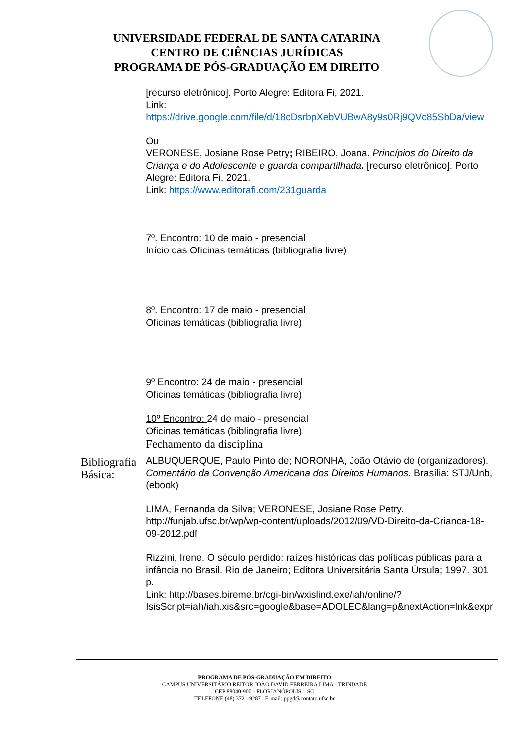UNIVERSIDADE FEDERAL DE SANTA CATARINA
CENTRO DE CIÊNCIAS JURÍDICAS
PROGRAMA DE PÓS-GRADUAÇÃO EM DIREITO
| | [recurso eletrônico]. Porto Alegre: Editora Fi, 2021. Link: https://drive.google.com/file/d/18cDsrbpXebVUBwA8y9s0Rj9QVc85SbDa/view Ou VERONESE, Josiane Rose Petry ; RIBEIRO, Joana. Princípios do Direito da Criança e do Adolescente e guarda compartilhada . [recurso eletrônico]. Porto Alegre: Editora Fi, 2021. Link: https://www.editorafi.com/231guarda 7º. Encontro : 10 de maio - presencial Início das Oficinas temáticas (bibliografia livre) 8º. Encontro : 17 de maio - presencial Oficinas temáticas (bibliografia livre) 9º Encontro : 24 de maio - presencial Oficinas temáticas (bibliografia livre) 10º Encontro: 24 de maio - presencial Oficinas temáticas (bibliografia livre) Fechamento da disciplina |
| Bibliografia Básica: | ALBUQUERQUE, Paulo Pinto de; NORONHA, João Otávio de (organizadores). Comentário da Convenção Americana dos Direitos Humanos. Brasília: STJ/Unb, (ebook) LIMA, Fernanda da Silva; VERONESE, Josiane Rose Petry. http://funjab.ufsc.br/wp/wp-content/uploads/2012/09/VD-Direito-da-Crianca-18-09-2012.pdf Rizzini, Irene. O século perdido: raízes históricas das políticas públicas para a infância no Brasil. Rio de Janeiro; Editora Universitária Santa Úrsula; 1997. 301 p. Link: http://bases.bireme.br/cgi-bin/wxislind.exe/iah/online/?IsisScript=iah/iah.xis&src=google&base=ADOLEC&lang=p&nextAction=lnk&expr |
PROGRAMA DE PÓS-GRADUAÇÃO EM DIREITO
CAMPUS UNIVERSITÁRIO REITOR JOÃO DAVID FERREIRA LIMA - TRINDADE
CEP 88040-900 - FLORIANÓPOLIS – SC
TELEFONE (48) 3721-9287 E-mail: ppgd@contato.ufsc.br